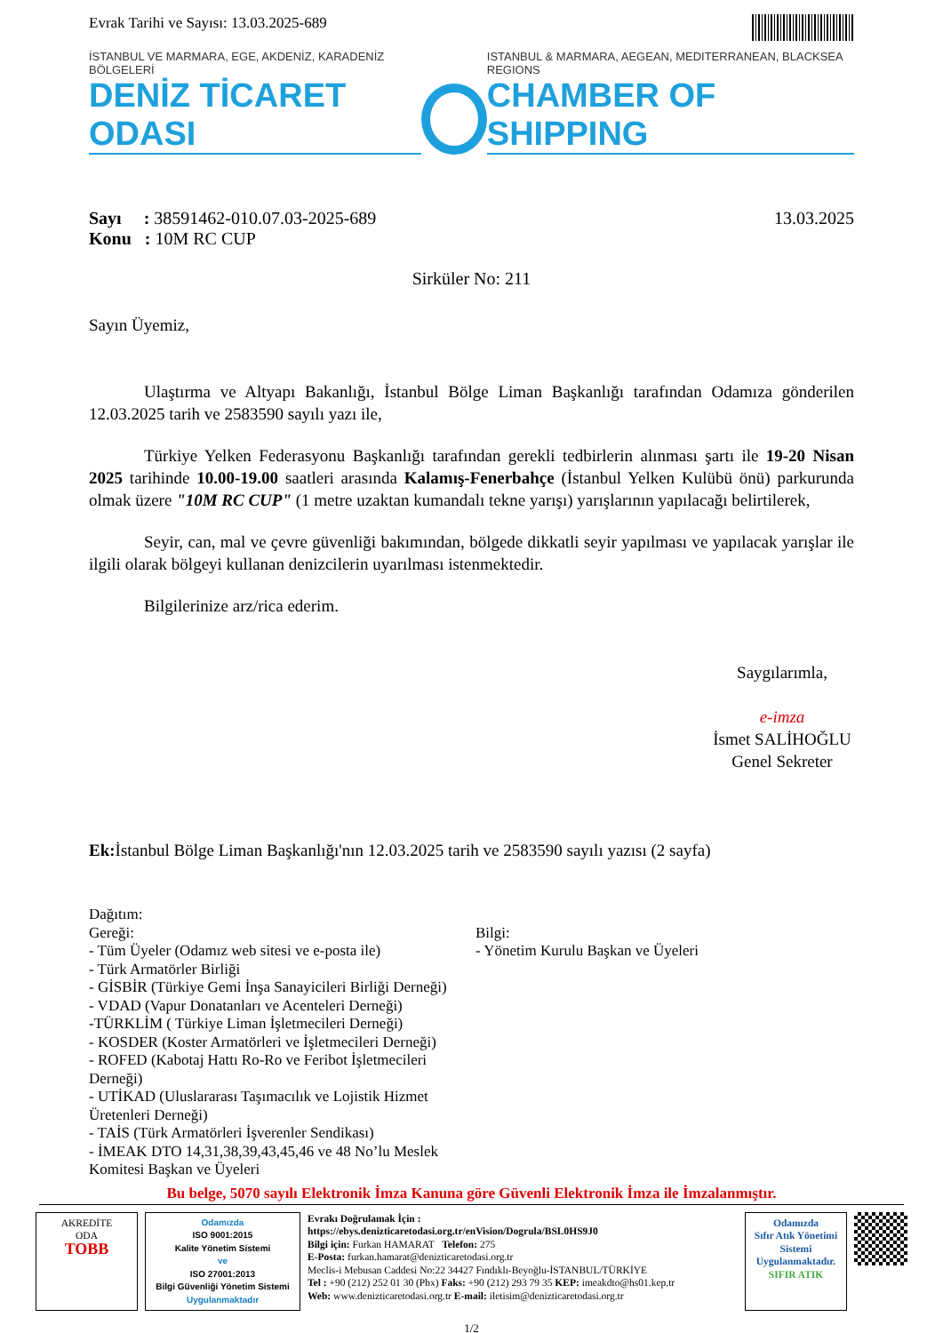Evrak Tarihi ve Sayısı: 13.03.2025-689
İSTANBUL VE MARMARA, EGE, AKDENİZ, KARADENİZ BÖLGELERİ
DENİZ TİCARET ODASI
ISTANBUL & MARMARA, AEGEAN, MEDITERRANEAN, BLACKSEA REGIONS
CHAMBER OF SHIPPING
Sayı : 38591462-010.07.03-2025-689
Konu : 10M RC CUP
13.03.2025
Sirküler No: 211
Sayın Üyemiz,
Ulaştırma ve Altyapı Bakanlığı, İstanbul Bölge Liman Başkanlığı tarafından Odamıza gönderilen 12.03.2025 tarih ve 2583590 sayılı yazı ile,
Türkiye Yelken Federasyonu Başkanlığı tarafından gerekli tedbirlerin alınması şartı ile 19-20 Nisan 2025 tarihinde 10.00-19.00 saatleri arasında Kalamış-Fenerbahçe (İstanbul Yelken Kulübü önü) parkurunda olmak üzere "10M RC CUP" (1 metre uzaktan kumandalı tekne yarışı) yarışlarının yapılacağı belirtilerek,
Seyir, can, mal ve çevre güvenliği bakımından, bölgede dikkatli seyir yapılması ve yapılacak yarışlar ile ilgili olarak bölgeyi kullanan denizcilerin uyarılması istenmektedir.
Bilgilerinize arz/rica ederim.
Saygılarımla,
e-imza
İsmet SALİHOĞLU
Genel Sekreter
Ek: İstanbul Bölge Liman Başkanlığı'nın 12.03.2025 tarih ve 2583590 sayılı yazısı (2 sayfa)
Dağıtım:
Gereği:
- Tüm Üyeler (Odamız web sitesi ve e-posta ile)
- Türk Armatörler Birliği
- GİSBİR (Türkiye Gemi İnşa Sanayicileri Birliği Derneği)
- VDAD (Vapur Donatanları ve Acenteleri Derneği)
-TÜRKLİM ( Türkiye Liman İşletmecileri Derneği)
- KOSDER (Koster Armatörleri ve İşletmecileri Derneği)
- ROFED (Kabotaj Hattı Ro-Ro ve Feribot İşletmecileri Derneği)
- UTİKAD (Uluslararası Taşımacılık ve Lojistik Hizmet Üretenleri Derneği)
- TAİS (Türk Armatörleri İşverenler Sendikası)
- İMEAK DTO 14,31,38,39,43,45,46 ve 48 No’lu Meslek Komitesi Başkan ve Üyeleri
Bilgi:
- Yönetim Kurulu Başkan ve Üyeleri
Bu belge, 5070 sayılı Elektronik İmza Kanuna göre Güvenli Elektronik İmza ile İmzalanmıştır.
AKREDİTE
ODA
TOBB
Odamızda
ISO 9001:2015
Kalite Yönetim Sistemi
ve
ISO 27001:2013
Bilgi Güvenliği Yönetim Sistemi
Uygulanmaktadır
Evrakı Doğrulamak İçin :
https://ebys.denizticaretodasi.org.tr/enVision/Dogrula/BSL0HS9J0
Bilgi için: Furkan HAMARAT Telefon: 275
E-Posta: furkan.hamarat@denizticaretodasi.org.tr
Meclis-i Mebusan Caddesi No:22 34427 Fındıklı-Beyoğlu-İSTANBUL/TÜRKİYE
Tel : +90 (212) 252 01 30 (Pbx) Faks: +90 (212) 293 79 35 KEP: imeakdto@hs01.kep.tr
Web: www.denizticaretodasi.org.tr E-mail: iletisim@denizticaretodasi.org.tr
Odamızda
Sıfır Atık Yönetimi Sistemi
Uygulanmaktadır.
SIFIR ATIK
1/2